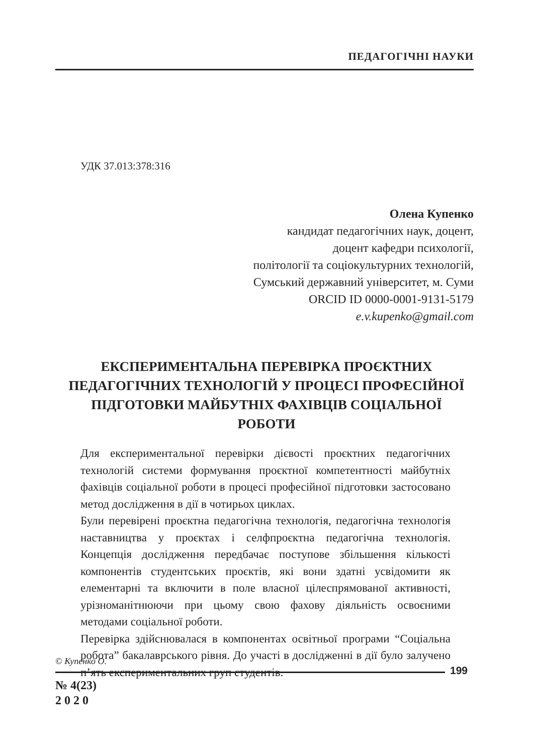ПЕДАГОГІЧНІ НАУКИ
УДК 37.013:378:316
Олена Купенко
кандидат педагогічних наук, доцент,
доцент кафедри психології,
політології та соціокультурних технологій,
Сумський державний університет, м. Суми
ORCID ID 0000-0001-9131-5179
e.v.kupenko@gmail.com
ЕКСПЕРИМЕНТАЛЬНА ПЕРЕВІРКА ПРОЄКТНИХ ПЕДАГОГІЧНИХ ТЕХНОЛОГІЙ У ПРОЦЕСІ ПРОФЕСІЙНОЇ ПІДГОТОВКИ МАЙБУТНІХ ФАХІВЦІВ СОЦІАЛЬНОЇ РОБОТИ
Для експериментальної перевірки дієвості проєктних педагогічних технологій системи формування проєктної компетентності майбутніх фахівців соціальної роботи в процесі професійної підготовки застосовано метод дослідження в дії в чотирьох циклах.
Були перевірені проєктна педагогічна технологія, педагогічна технологія наставництва у проєктах і селфпроєктна педагогічна технологія. Концепція дослідження передбачає поступове збільшення кількості компонентів студентських проєктів, які вони здатні усвідомити як елементарні та включити в поле власної цілеспрямованої активності, урізноманітнюючи при цьому свою фахову діяльність освоєними методами соціальної роботи.
Перевірка здійснювалася в компонентах освітньої програми “Соціальна робота” бакалаврського рівня. До участі в дослідженні в дії було залучено п’ять експериментальних груп студентів.
© Купенко О.
199
№ 4(23)
2 0 2 0